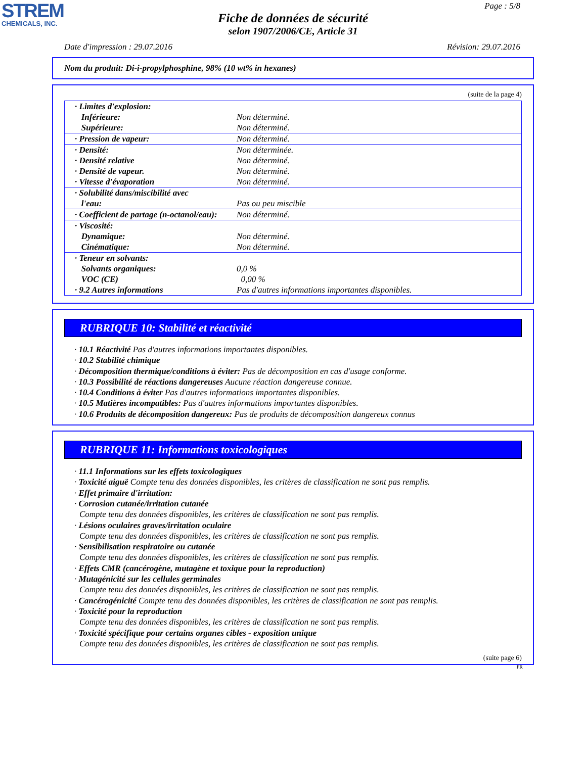STREM
CHEMICALS, INC.
Page : 5/8
Fiche de données de sécurité
selon 1907/2006/CE, Article 31
Date d'impression : 29.07.2016 Révision: 29.07.2016
Nom du produit: Di-i-propylphosphine, 98% (10 wt% in hexanes)
(suite de la page 4)
| · Limites d'explosion: Inférieure: Supérieure: | Non déterminé. Non déterminé. |
| · Pression de vapeur: | Non déterminé. |
| · Densité: · Densité relative · Densité de vapeur. · Vitesse d'évaporation | Non déterminée. Non déterminé. Non déterminé. Non déterminé. |
| · Solubilité dans/miscibilité avec l'eau: | Pas ou peu miscible |
| · Coefficient de partage (n-octanol/eau): | Non déterminé. |
| · Viscosité: Dynamique: Cinématique: | Non déterminé. Non déterminé. |
| · Teneur en solvants: Solvants organiques: VOC (CE) · 9.2 Autres informations | 0,0 % 0,00 % Pas d'autres informations importantes disponibles. |
RUBRIQUE 10: Stabilité et réactivité
· 10.1 Réactivité Pas d'autres informations importantes disponibles.
· 10.2 Stabilité chimique
· Décomposition thermique/conditions à éviter: Pas de décomposition en cas d'usage conforme.
· 10.3 Possibilité de réactions dangereuses Aucune réaction dangereuse connue.
· 10.4 Conditions à éviter Pas d'autres informations importantes disponibles.
· 10.5 Matières incompatibles: Pas d'autres informations importantes disponibles.
· 10.6 Produits de décomposition dangereux: Pas de produits de décomposition dangereux connus
RUBRIQUE 11: Informations toxicologiques
· 11.1 Informations sur les effets toxicologiques
· Toxicité aiguë Compte tenu des données disponibles, les critères de classification ne sont pas remplis.
· Effet primaire d'irritation:
· Corrosion cutanée/irritation cutanée
Compte tenu des données disponibles, les critères de classification ne sont pas remplis.
· Lésions oculaires graves/irritation oculaire
Compte tenu des données disponibles, les critères de classification ne sont pas remplis.
· Sensibilisation respiratoire ou cutanée
Compte tenu des données disponibles, les critères de classification ne sont pas remplis.
· Effets CMR (cancérogène, mutagène et toxique pour la reproduction)
· Mutagénicité sur les cellules germinales
Compte tenu des données disponibles, les critères de classification ne sont pas remplis.
· Cancérogénicité Compte tenu des données disponibles, les critères de classification ne sont pas remplis.
· Toxicité pour la reproduction
Compte tenu des données disponibles, les critères de classification ne sont pas remplis.
· Toxicité spécifique pour certains organes cibles - exposition unique
Compte tenu des données disponibles, les critères de classification ne sont pas remplis.
(suite page 6)
FR